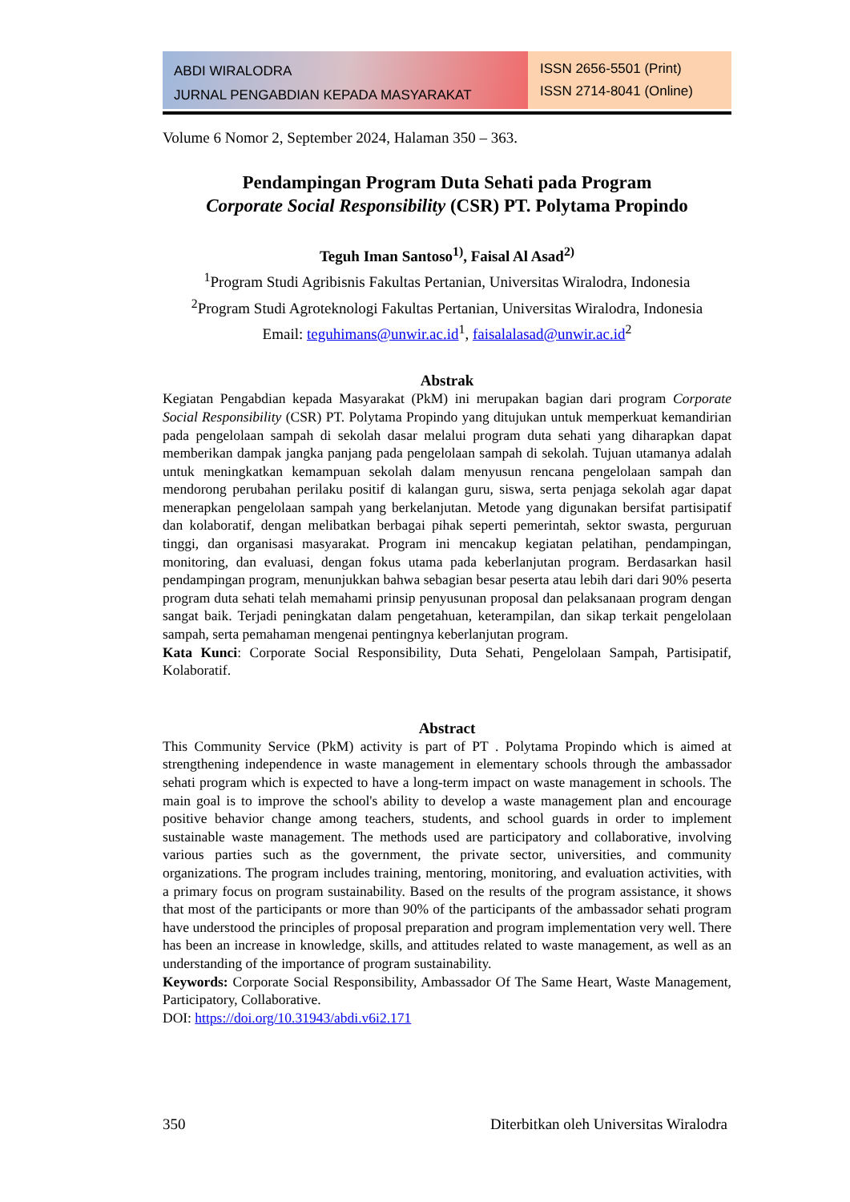ABDI WIRALODRA
JURNAL PENGABDIAN KEPADA MASYARAKAT
ISSN 2656-5501 (Print)
ISSN 2714-8041 (Online)
Volume 6 Nomor 2, September 2024, Halaman 350 – 363.
Pendampingan Program Duta Sehati pada Program
Corporate Social Responsibility (CSR) PT. Polytama Propindo
Teguh Iman Santoso<sup>1)</sup>, Faisal Al Asad<sup>2)</sup>
<sup>1</sup> Program Studi Agribisnis Fakultas Pertanian, Universitas Wiralodra, Indonesia
<sup>2</sup> Program Studi Agroteknologi Fakultas Pertanian, Universitas Wiralodra, Indonesia
Email: teguhimans@unwir.ac.id<sup>1</sup>, faisalalasad@unwir.ac.id<sup>2</sup>
Abstrak
Kegiatan Pengabdian kepada Masyarakat (PkM) ini merupakan bagian dari program Corporate Social Responsibility (CSR) PT. Polytama Propindo yang ditujukan untuk memperkuat kemandirian pada pengelolaan sampah di sekolah dasar melalui program duta sehati yang diharapkan dapat memberikan dampak jangka panjang pada pengelolaan sampah di sekolah. Tujuan utamanya adalah untuk meningkatkan kemampuan sekolah dalam menyusun rencana pengelolaan sampah dan mendorong perubahan perilaku positif di kalangan guru, siswa, serta penjaga sekolah agar dapat menerapkan pengelolaan sampah yang berkelanjutan. Metode yang digunakan bersifat partisipatif dan kolaboratif, dengan melibatkan berbagai pihak seperti pemerintah, sektor swasta, perguruan tinggi, dan organisasi masyarakat. Program ini mencakup kegiatan pelatihan, pendampingan, monitoring, dan evaluasi, dengan fokus utama pada keberlanjutan program. Berdasarkan hasil pendampingan program, menunjukkan bahwa sebagian besar peserta atau lebih dari dari 90% peserta program duta sehati telah memahami prinsip penyusunan proposal dan pelaksanaan program dengan sangat baik. Terjadi peningkatan dalam pengetahuan, keterampilan, dan sikap terkait pengelolaan sampah, serta pemahaman mengenai pentingnya keberlanjutan program.
Kata Kunci: Corporate Social Responsibility, Duta Sehati, Pengelolaan Sampah, Partisipatif, Kolaboratif.
Abstract
This Community Service (PkM) activity is part of PT . Polytama Propindo which is aimed at strengthening independence in waste management in elementary schools through the ambassador sehati program which is expected to have a long-term impact on waste management in schools. The main goal is to improve the school's ability to develop a waste management plan and encourage positive behavior change among teachers, students, and school guards in order to implement sustainable waste management. The methods used are participatory and collaborative, involving various parties such as the government, the private sector, universities, and community organizations. The program includes training, mentoring, monitoring, and evaluation activities, with a primary focus on program sustainability. Based on the results of the program assistance, it shows that most of the participants or more than 90% of the participants of the ambassador sehati program have understood the principles of proposal preparation and program implementation very well. There has been an increase in knowledge, skills, and attitudes related to waste management, as well as an understanding of the importance of program sustainability.
Keywords: Corporate Social Responsibility, Ambassador Of The Same Heart, Waste Management, Participatory, Collaborative.
DOI: https://doi.org/10.31943/abdi.v6i2.171
350 Diterbitkan oleh Universitas Wiralodra